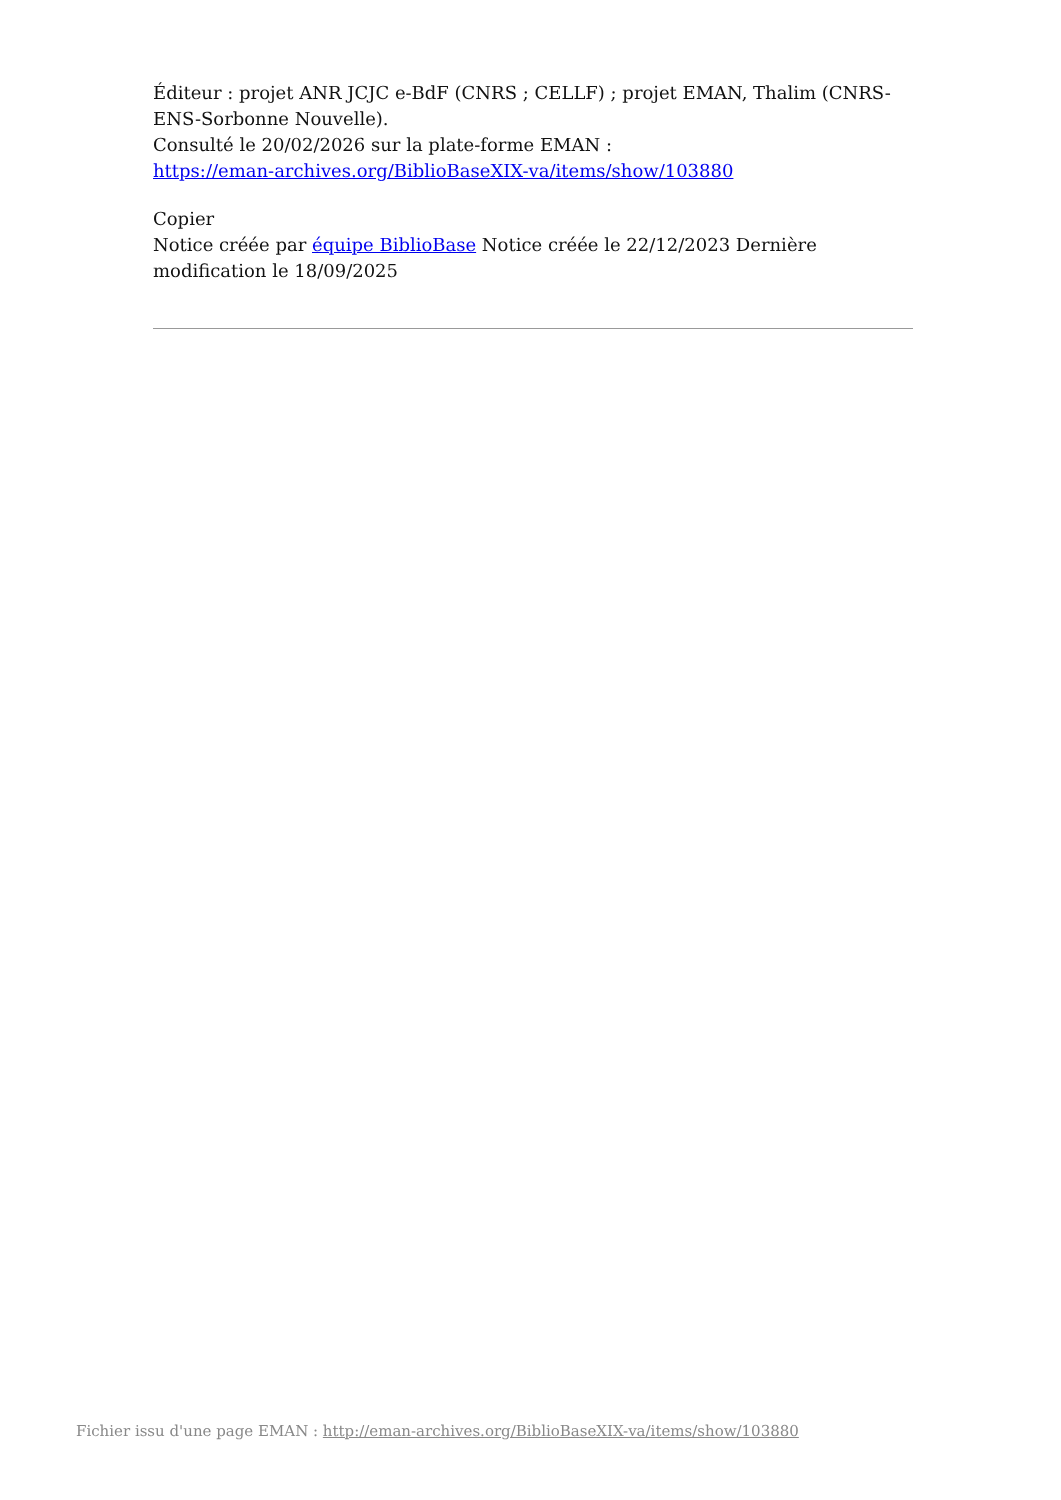Éditeur : projet ANR JCJC e-BdF (CNRS ; CELLF) ; projet EMAN, Thalim (CNRS-ENS-Sorbonne Nouvelle).
Consulté le 20/02/2026 sur la plate-forme EMAN :
https://eman-archives.org/BiblioBaseXIX-va/items/show/103880
Copier
Notice créée par équipe BiblioBase Notice créée le 22/12/2023 Dernière modification le 18/09/2025
Fichier issu d'une page EMAN : http://eman-archives.org/BiblioBaseXIX-va/items/show/103880